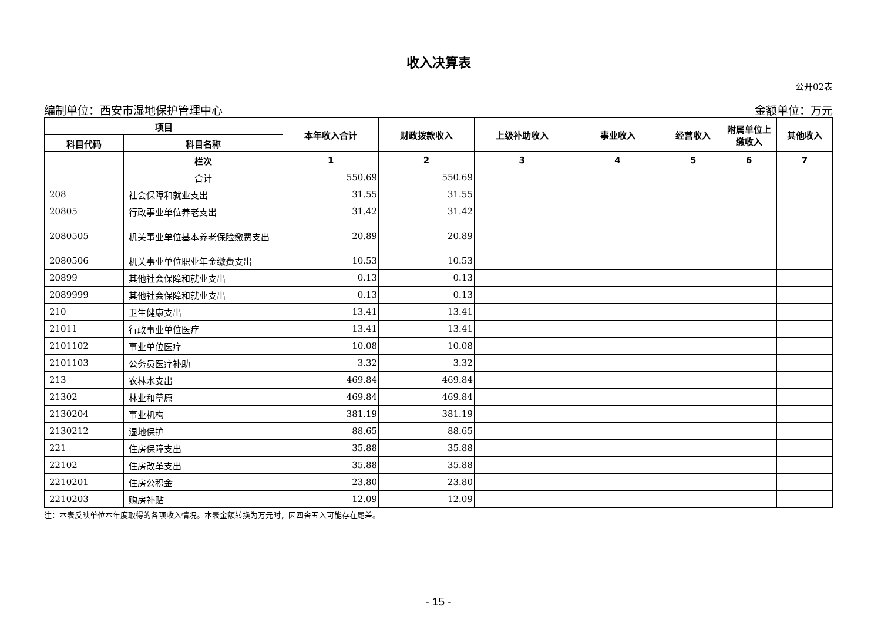收入决算表
公开02表
编制单位：西安市湿地保护管理中心 金额单位：万元
| 项目 | | 本年收入合计 | 财政拨款收入 | 上级补助收入 | 事业收入 | 经营收入 | 附属单位上缴收入 | 其他收入 |
| --- | --- | --- | --- | --- | --- | --- | --- | --- |
| 科目代码 | 科目名称 | | | | | | | |
| | 栏次 | 1 | 2 | 3 | 4 | 5 | 6 | 7 |
| | 合计 | 550.69 | 550.69 | | | | | |
| 208 | 社会保障和就业支出 | 31.55 | 31.55 | | | | | |
| 20805 | 行政事业单位养老支出 | 31.42 | 31.42 | | | | | |
| 2080505 | 机关事业单位基本养老保险缴费支出 | 20.89 | 20.89 | | | | | |
| 2080506 | 机关事业单位职业年金缴费支出 | 10.53 | 10.53 | | | | | |
| 20899 | 其他社会保障和就业支出 | 0.13 | 0.13 | | | | | |
| 2089999 | 其他社会保障和就业支出 | 0.13 | 0.13 | | | | | |
| 210 | 卫生健康支出 | 13.41 | 13.41 | | | | | |
| 21011 | 行政事业单位医疗 | 13.41 | 13.41 | | | | | |
| 2101102 | 事业单位医疗 | 10.08 | 10.08 | | | | | |
| 2101103 | 公务员医疗补助 | 3.32 | 3.32 | | | | | |
| 213 | 农林水支出 | 469.84 | 469.84 | | | | | |
| 21302 | 林业和草原 | 469.84 | 469.84 | | | | | |
| 2130204 | 事业机构 | 381.19 | 381.19 | | | | | |
| 2130212 | 湿地保护 | 88.65 | 88.65 | | | | | |
| 221 | 住房保障支出 | 35.88 | 35.88 | | | | | |
| 22102 | 住房改革支出 | 35.88 | 35.88 | | | | | |
| 2210201 | 住房公积金 | 23.80 | 23.80 | | | | | |
| 2210203 | 购房补贴 | 12.09 | 12.09 | | | | | |
注：本表反映单位本年度取得的各项收入情况。本表金额转换为万元时，因四舍五入可能存在尾差。
- 15 -